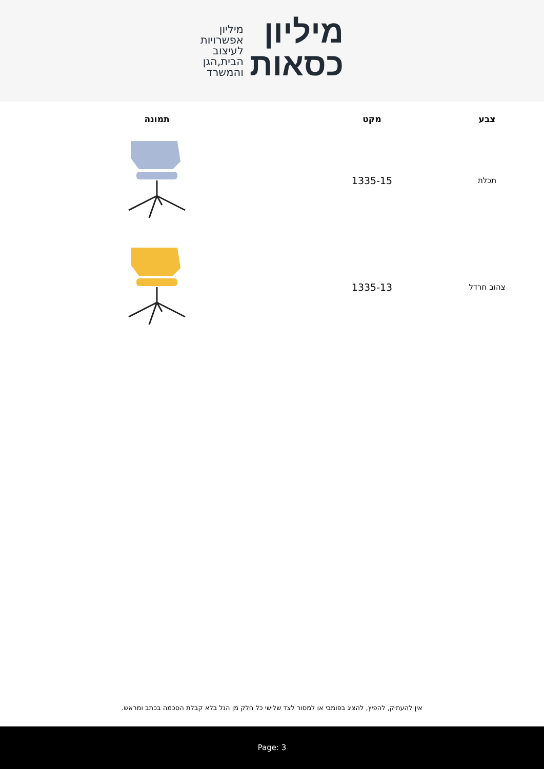מיליון
כסאות
מיליון
אפשרויות
לעיצוב
הבית,הגן
והמשרד
| צבע | מקט | תמונה |
| --- | --- | --- |
| תכלת | 1335-15 | |
| צהוב חרדל | 1335-13 | |
אין להעתיק, להפיץ, להציג בפומבי או למסור לצד שלישי כל חלק מן הנל בלא קבלת הסכמה בכתב ומראש.
Page: 3